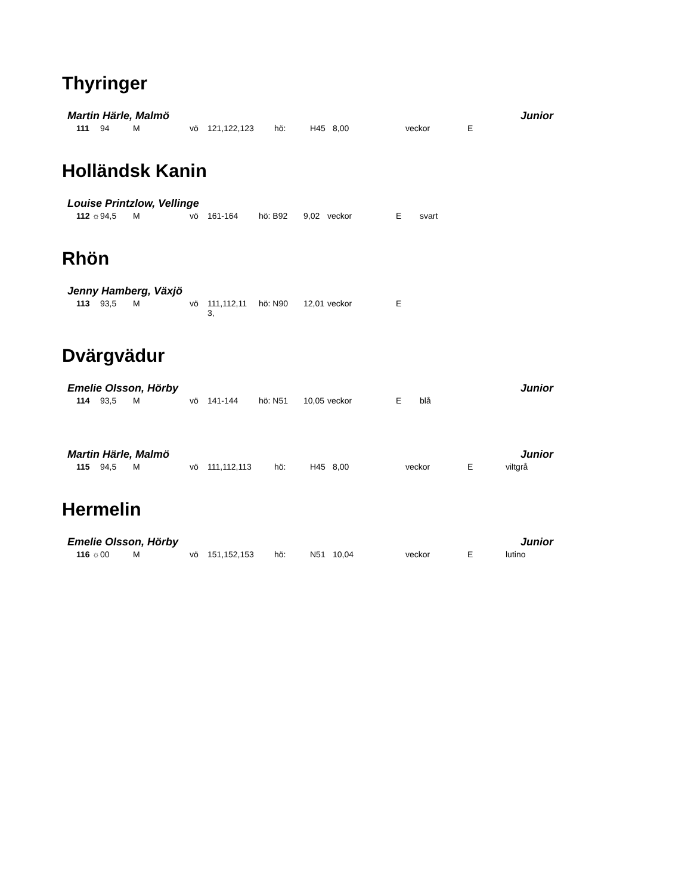Thyringer
Martin Härle, Malmö Junior
| | 111 | 94 | M | vö | 121,122,123 | hö: | H45 | 8,00 | veckor | E | |
Holländsk Kanin
Louise Printzlow, Vellinge
| | 112 ☼ | 94,5 | M | vö | 161-164 | hö: B92 | 9,02 | veckor | E | svart |
Rhön
Jenny Hamberg, Växjö
| | 113 | 93,5 | M | vö | 111,112,11 3, | hö: N90 | 12,01 | veckor | E | |
Dvärgvädur
Emelie Olsson, Hörby Junior
| | 114 | 93,5 | M | vö | 141-144 | hö: N51 | 10,05 | veckor | E | blå |
Martin Härle, Malmö Junior
| | 115 | 94,5 | M | vö | 111,112,113 | hö: | H45 | 8,00 | veckor | E | viltgrå |
Hermelin
Emelie Olsson, Hörby Junior
| | 116 ☼ | 00 | M | vö | 151,152,153 | hö: | N51 | 10,04 | veckor | E | lutino |